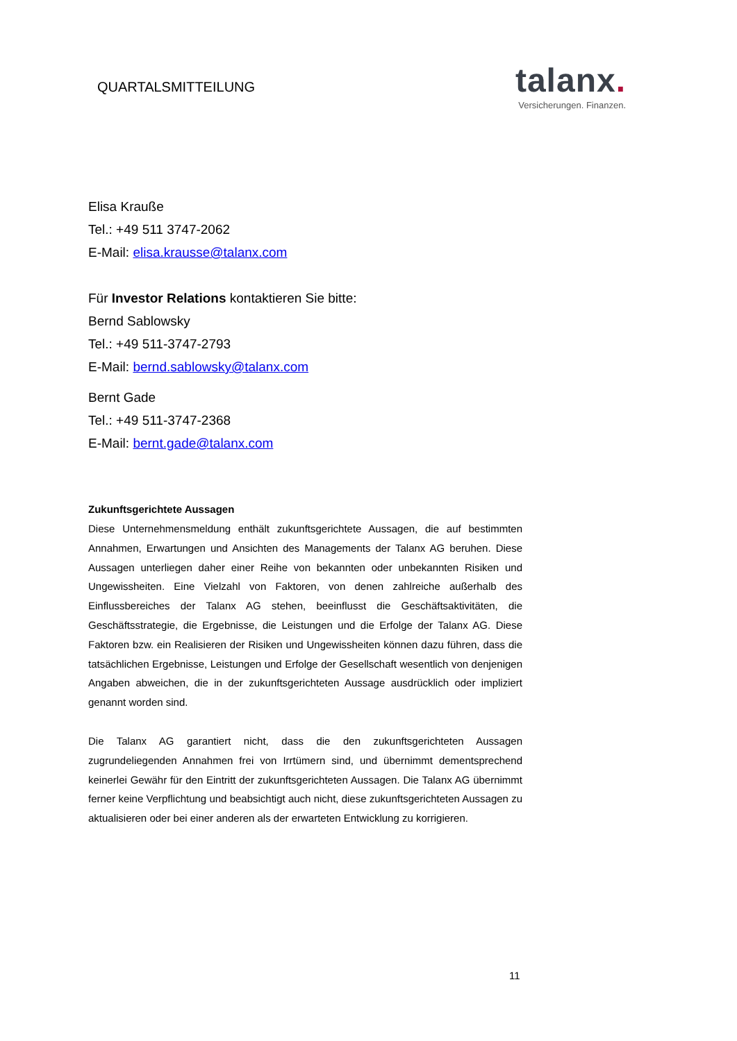QUARTALSMITTEILUNG
talanx.
Versicherungen. Finanzen.
Elisa Krauße
Tel.: +49 511 3747-2062
E-Mail: elisa.krausse@talanx.com
Für Investor Relations kontaktieren Sie bitte:
Bernd Sablowsky
Tel.: +49 511-3747-2793
E-Mail: bernd.sablowsky@talanx.com
Bernt Gade
Tel.: +49 511-3747-2368
E-Mail: bernt.gade@talanx.com
Zukunftsgerichtete Aussagen
Diese Unternehmensmeldung enthält zukunftsgerichtete Aussagen, die auf bestimmten Annahmen, Erwartungen und Ansichten des Managements der Talanx AG beruhen. Diese Aussagen unterliegen daher einer Reihe von bekannten oder unbekannten Risiken und Ungewissheiten. Eine Vielzahl von Faktoren, von denen zahlreiche außerhalb des Einflussbereiches der Talanx AG stehen, beeinflusst die Geschäftsaktivitäten, die Geschäftsstrategie, die Ergebnisse, die Leistungen und die Erfolge der Talanx AG. Diese Faktoren bzw. ein Realisieren der Risiken und Ungewissheiten können dazu führen, dass die tatsächlichen Ergebnisse, Leistungen und Erfolge der Gesellschaft wesentlich von denjenigen Angaben abweichen, die in der zukunftsgerichteten Aussage ausdrücklich oder impliziert genannt worden sind.
Die Talanx AG garantiert nicht, dass die den zukunftsgerichteten Aussagen zugrundeliegenden Annahmen frei von Irrtümern sind, und übernimmt dementsprechend keinerlei Gewähr für den Eintritt der zukunftsgerichteten Aussagen. Die Talanx AG übernimmt ferner keine Verpflichtung und beabsichtigt auch nicht, diese zukunftsgerichteten Aussagen zu aktualisieren oder bei einer anderen als der erwarteten Entwicklung zu korrigieren.
11